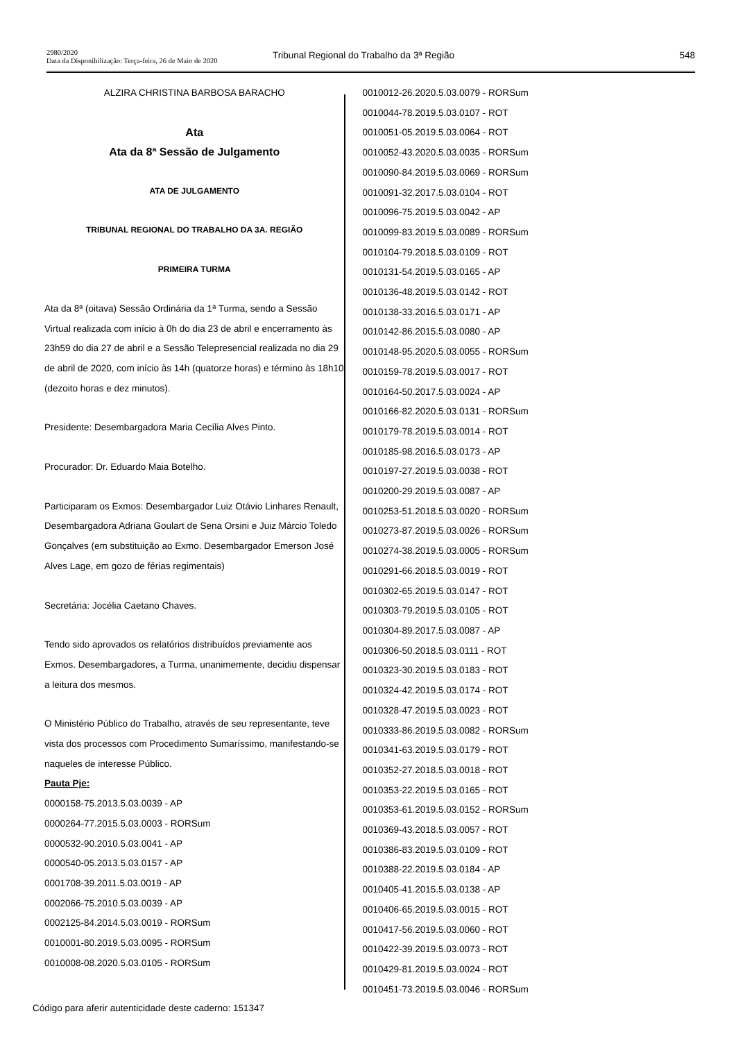2980/2020
Data da Disponibilização: Terça-feira, 26 de Maio de 2020
Tribunal Regional do Trabalho da 3ª Região
548
ALZIRA CHRISTINA BARBOSA BARACHO
Ata
Ata da 8ª Sessão de Julgamento
ATA DE JULGAMENTO
TRIBUNAL REGIONAL DO TRABALHO DA 3A. REGIÃO
PRIMEIRA TURMA
Ata da 8ª (oitava) Sessão Ordinária da 1ª Turma, sendo a Sessão Virtual realizada com início à 0h do dia 23 de abril e encerramento às 23h59 do dia 27 de abril e a Sessão Telepresencial realizada no dia 29 de abril de 2020, com início às 14h (quatorze horas) e término às 18h10 (dezoito horas e dez minutos).
Presidente: Desembargadora Maria Cecília Alves Pinto.
Procurador: Dr. Eduardo Maia Botelho.
Participaram os Exmos: Desembargador Luiz Otávio Linhares Renault, Desembargadora Adriana Goulart de Sena Orsini e Juiz Márcio Toledo Gonçalves (em substituição ao Exmo. Desembargador Emerson José Alves Lage, em gozo de férias regimentais)
Secretária: Jocélia Caetano Chaves.
Tendo sido aprovados os relatórios distribuídos previamente aos Exmos. Desembargadores, a Turma, unanimemente, decidiu dispensar a leitura dos mesmos.
O Ministério Público do Trabalho, através de seu representante, teve vista dos processos com Procedimento Sumaríssimo, manifestando-se naqueles de interesse Público.
Pauta Pje:
0000158-75.2013.5.03.0039 - AP
0000264-77.2015.5.03.0003 - RORSum
0000532-90.2010.5.03.0041 - AP
0000540-05.2013.5.03.0157 - AP
0001708-39.2011.5.03.0019 - AP
0002066-75.2010.5.03.0039 - AP
0002125-84.2014.5.03.0019 - RORSum
0010001-80.2019.5.03.0095 - RORSum
0010008-08.2020.5.03.0105 - RORSum
0010012-26.2020.5.03.0079 - RORSum
0010044-78.2019.5.03.0107 - ROT
0010051-05.2019.5.03.0064 - ROT
0010052-43.2020.5.03.0035 - RORSum
0010090-84.2019.5.03.0069 - RORSum
0010091-32.2017.5.03.0104 - ROT
0010096-75.2019.5.03.0042 - AP
0010099-83.2019.5.03.0089 - RORSum
0010104-79.2018.5.03.0109 - ROT
0010131-54.2019.5.03.0165 - AP
0010136-48.2019.5.03.0142 - ROT
0010138-33.2016.5.03.0171 - AP
0010142-86.2015.5.03.0080 - AP
0010148-95.2020.5.03.0055 - RORSum
0010159-78.2019.5.03.0017 - ROT
0010164-50.2017.5.03.0024 - AP
0010166-82.2020.5.03.0131 - RORSum
0010179-78.2019.5.03.0014 - ROT
0010185-98.2016.5.03.0173 - AP
0010197-27.2019.5.03.0038 - ROT
0010200-29.2019.5.03.0087 - AP
0010253-51.2018.5.03.0020 - RORSum
0010273-87.2019.5.03.0026 - RORSum
0010274-38.2019.5.03.0005 - RORSum
0010291-66.2018.5.03.0019 - ROT
0010302-65.2019.5.03.0147 - ROT
0010303-79.2019.5.03.0105 - ROT
0010304-89.2017.5.03.0087 - AP
0010306-50.2018.5.03.0111 - ROT
0010323-30.2019.5.03.0183 - ROT
0010324-42.2019.5.03.0174 - ROT
0010328-47.2019.5.03.0023 - ROT
0010333-86.2019.5.03.0082 - RORSum
0010341-63.2019.5.03.0179 - ROT
0010352-27.2018.5.03.0018 - ROT
0010353-22.2019.5.03.0165 - ROT
0010353-61.2019.5.03.0152 - RORSum
0010369-43.2018.5.03.0057 - ROT
0010386-83.2019.5.03.0109 - ROT
0010388-22.2019.5.03.0184 - AP
0010405-41.2015.5.03.0138 - AP
0010406-65.2019.5.03.0015 - ROT
0010417-56.2019.5.03.0060 - ROT
0010422-39.2019.5.03.0073 - ROT
0010429-81.2019.5.03.0024 - ROT
0010451-73.2019.5.03.0046 - RORSum
Código para aferir autenticidade deste caderno: 151347